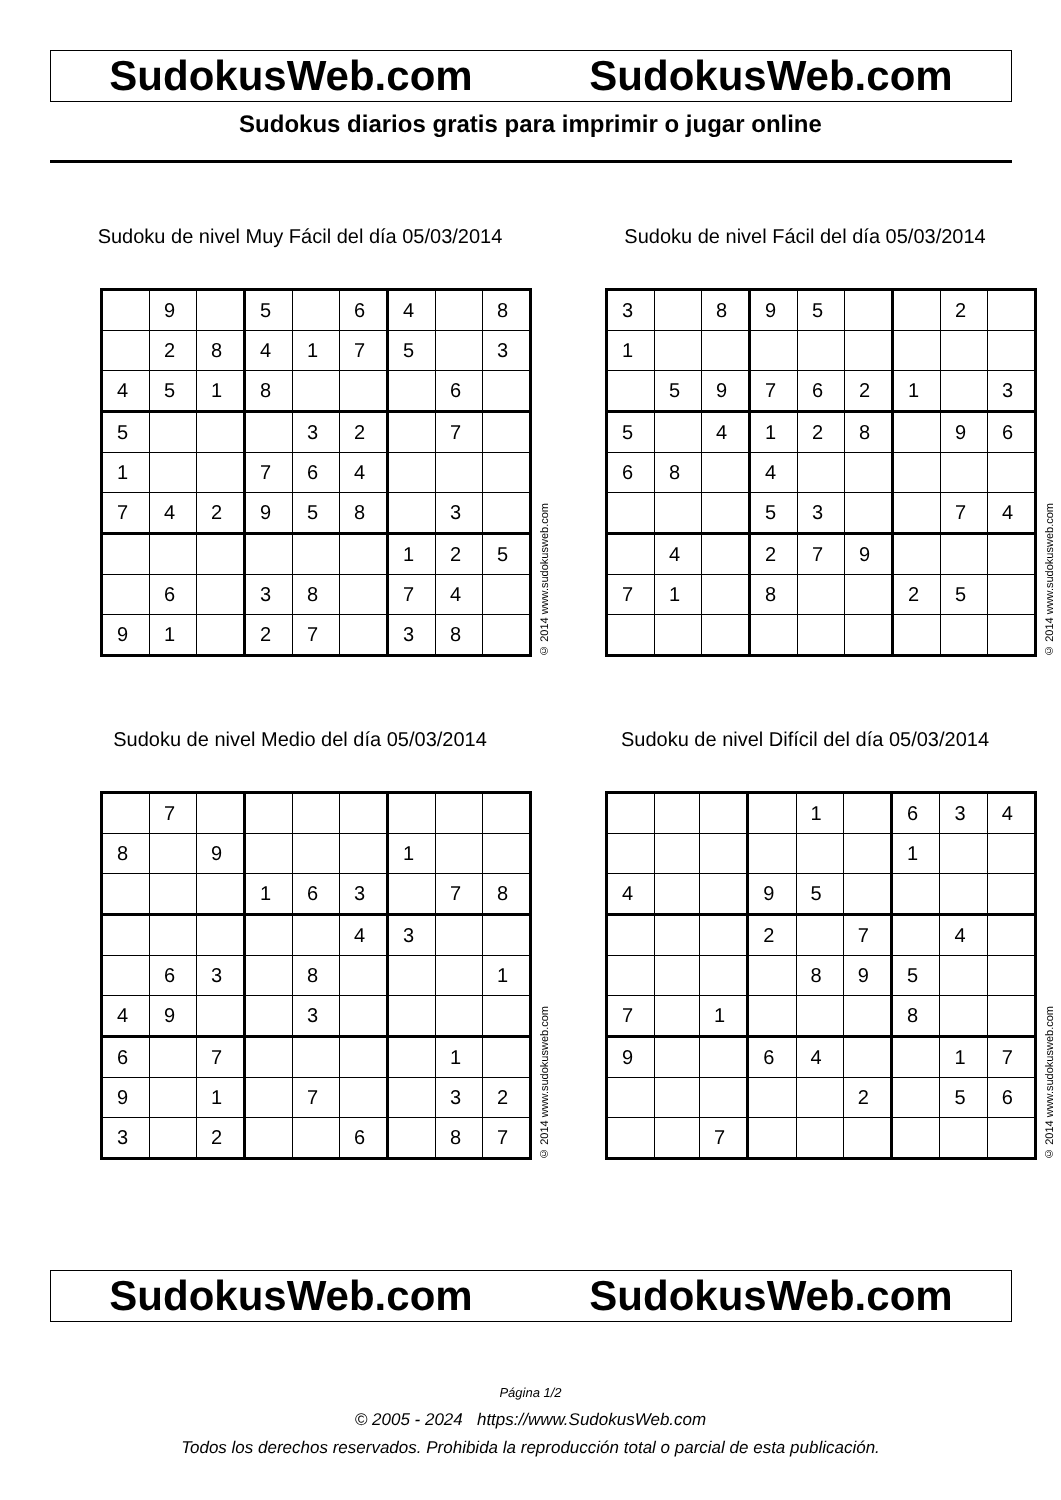SudokusWeb.com SudokusWeb.com
Sudokus diarios gratis para imprimir o jugar online
Sudoku de nivel Muy Fácil del día 05/03/2014
| | 9 | | 5 | | 6 | 4 | | 8 |
| | 2 | 8 | 4 | 1 | 7 | 5 | | 3 |
| 4 | 5 | 1 | 8 | | | | 6 | |
| 5 | | | | 3 | 2 | | 7 | |
| 1 | | | 7 | 6 | 4 | | | |
| 7 | 4 | 2 | 9 | 5 | 8 | | 3 | |
| | | | | | | 1 | 2 | 5 |
| | 6 | | 3 | 8 | | 7 | 4 | |
| 9 | 1 | | 2 | 7 | | 3 | 8 | |
© 2014 www.sudokusweb.com
Sudoku de nivel Fácil del día 05/03/2014
| 3 | | 8 | 9 | 5 | | | 2 | |
| 1 | | | | | | | | |
| | 5 | 9 | 7 | 6 | 2 | 1 | | 3 |
| 5 | | 4 | 1 | 2 | 8 | | 9 | 6 |
| 6 | 8 | | 4 | | | | | |
| | | | 5 | 3 | | | 7 | 4 |
| | 4 | | 2 | 7 | 9 | | | |
| 7 | 1 | | 8 | | | 2 | 5 | |
© 2014 www.sudokusweb.com
Sudoku de nivel Medio del día 05/03/2014
| | 7 | | | | | | | |
| 8 | | 9 | | | | 1 | | |
| | | | 1 | 6 | 3 | | 7 | 8 |
| | | | | | 4 | 3 | | |
| | 6 | 3 | | 8 | | | | 1 |
| 4 | 9 | | | 3 | | | | |
| 6 | | 7 | | | | | 1 | |
| 9 | | 1 | | 7 | | | 3 | 2 |
| 3 | | 2 | | | 6 | | 8 | 7 |
© 2014 www.sudokusweb.com
Sudoku de nivel Difícil del día 05/03/2014
| | | | | 1 | | 6 | 3 | 4 |
| | | | | | | 1 | | |
| 4 | | | 9 | 5 | | | | |
| | | | 2 | | 7 | | 4 | |
| | | | | 8 | 9 | 5 | | |
| 7 | | 1 | | | | 8 | | |
| 9 | | | 6 | 4 | | | 1 | 7 |
| | | | | | 2 | | 5 | 6 |
| | | 7 | | | | | | |
© 2014 www.sudokusweb.com
SudokusWeb.com SudokusWeb.com
Página 1/2
© 2005 - 2024 https://www.SudokusWeb.com
Todos los derechos reservados. Prohibida la reproducción total o parcial de esta publicación.